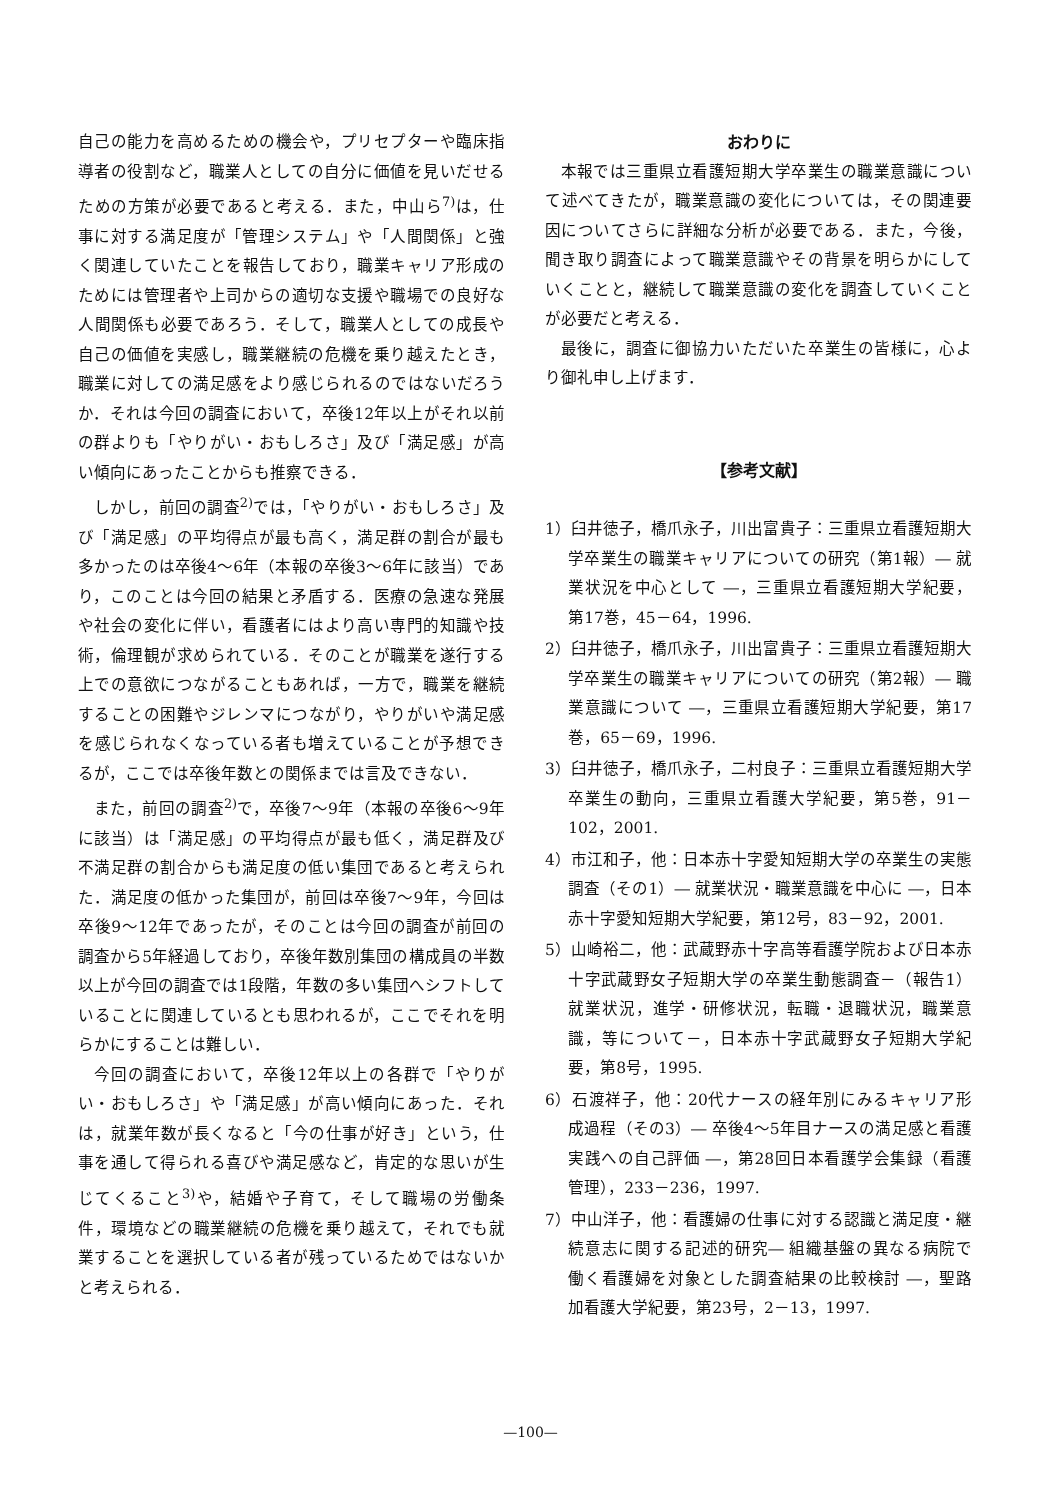自己の能力を高めるための機会や，プリセプターや臨床指導者の役割など，職業人としての自分に価値を見いだせるための方策が必要であると考える．また，中山ら<sup>7)</sup>は，仕事に対する満足度が「管理システム」や「人間関係」と強く関連していたことを報告しており，職業キャリア形成のためには管理者や上司からの適切な支援や職場での良好な人間関係も必要であろう．そして，職業人としての成長や自己の価値を実感し，職業継続の危機を乗り越えたとき，職業に対しての満足感をより感じられるのではないだろうか．それは今回の調査において，卒後12年以上がそれ以前の群よりも「やりがい・おもしろさ」及び「満足感」が高い傾向にあったことからも推察できる．
しかし，前回の調査<sup>2)</sup>では，「やりがい・おもしろさ」及び「満足感」の平均得点が最も高く，満足群の割合が最も多かったのは卒後4～6年（本報の卒後3～6年に該当）であり，このことは今回の結果と矛盾する．医療の急速な発展や社会の変化に伴い，看護者にはより高い専門的知識や技術，倫理観が求められている．そのことが職業を遂行する上での意欲につながることもあれば，一方で，職業を継続することの困難やジレンマにつながり，やりがいや満足感を感じられなくなっている者も増えていることが予想できるが，ここでは卒後年数との関係までは言及できない．
また，前回の調査<sup>2)</sup>で，卒後7～9年（本報の卒後6～9年に該当）は「満足感」の平均得点が最も低く，満足群及び不満足群の割合からも満足度の低い集団であると考えられた．満足度の低かった集団が，前回は卒後7～9年，今回は卒後9～12年であったが，そのことは今回の調査が前回の調査から5年経過しており，卒後年数別集団の構成員の半数以上が今回の調査では1段階，年数の多い集団へシフトしていることに関連しているとも思われるが，ここでそれを明らかにすることは難しい．
今回の調査において，卒後12年以上の各群で「やりがい・おもしろさ」や「満足感」が高い傾向にあった．それは，就業年数が長くなると「今の仕事が好き」という，仕事を通して得られる喜びや満足感など，肯定的な思いが生じてくること<sup>3)</sup>や，結婚や子育て，そして職場の労働条件，環境などの職業継続の危機を乗り越えて，それでも就業することを選択している者が残っているためではないかと考えられる．
おわりに
本報では三重県立看護短期大学卒業生の職業意識について述べてきたが，職業意識の変化については，その関連要因についてさらに詳細な分析が必要である．また，今後，聞き取り調査によって職業意識やその背景を明らかにしていくことと，継続して職業意識の変化を調査していくことが必要だと考える．
最後に，調査に御協力いただいた卒業生の皆様に，心より御礼申し上げます．
【参考文献】
1）臼井徳子，橋爪永子，川出富貴子：三重県立看護短期大学卒業生の職業キャリアについての研究（第1報）― 就業状況を中心として ―，三重県立看護短期大学紀要，第17巻，45－64，1996.
2）臼井徳子，橋爪永子，川出富貴子：三重県立看護短期大学卒業生の職業キャリアについての研究（第2報）― 職業意識について ―，三重県立看護短期大学紀要，第17巻，65－69，1996.
3）臼井徳子，橋爪永子，二村良子：三重県立看護短期大学卒業生の動向，三重県立看護大学紀要，第5巻，91－102，2001.
4）市江和子，他：日本赤十字愛知短期大学の卒業生の実態調査（その1）― 就業状況・職業意識を中心に ―，日本赤十字愛知短期大学紀要，第12号，83－92，2001.
5）山崎裕二，他：武蔵野赤十字高等看護学院および日本赤十字武蔵野女子短期大学の卒業生動態調査－（報告1）就業状況，進学・研修状況，転職・退職状況，職業意識，等について－，日本赤十字武蔵野女子短期大学紀要，第8号，1995.
6）石渡祥子，他：20代ナースの経年別にみるキャリア形成過程（その3）― 卒後4～5年目ナースの満足感と看護実践への自己評価 ―，第28回日本看護学会集録（看護管理），233－236，1997.
7）中山洋子，他：看護婦の仕事に対する認識と満足度・継続意志に関する記述的研究― 組織基盤の異なる病院で働く看護婦を対象とした調査結果の比較検討 ―，聖路加看護大学紀要，第23号，2－13，1997.
—100—